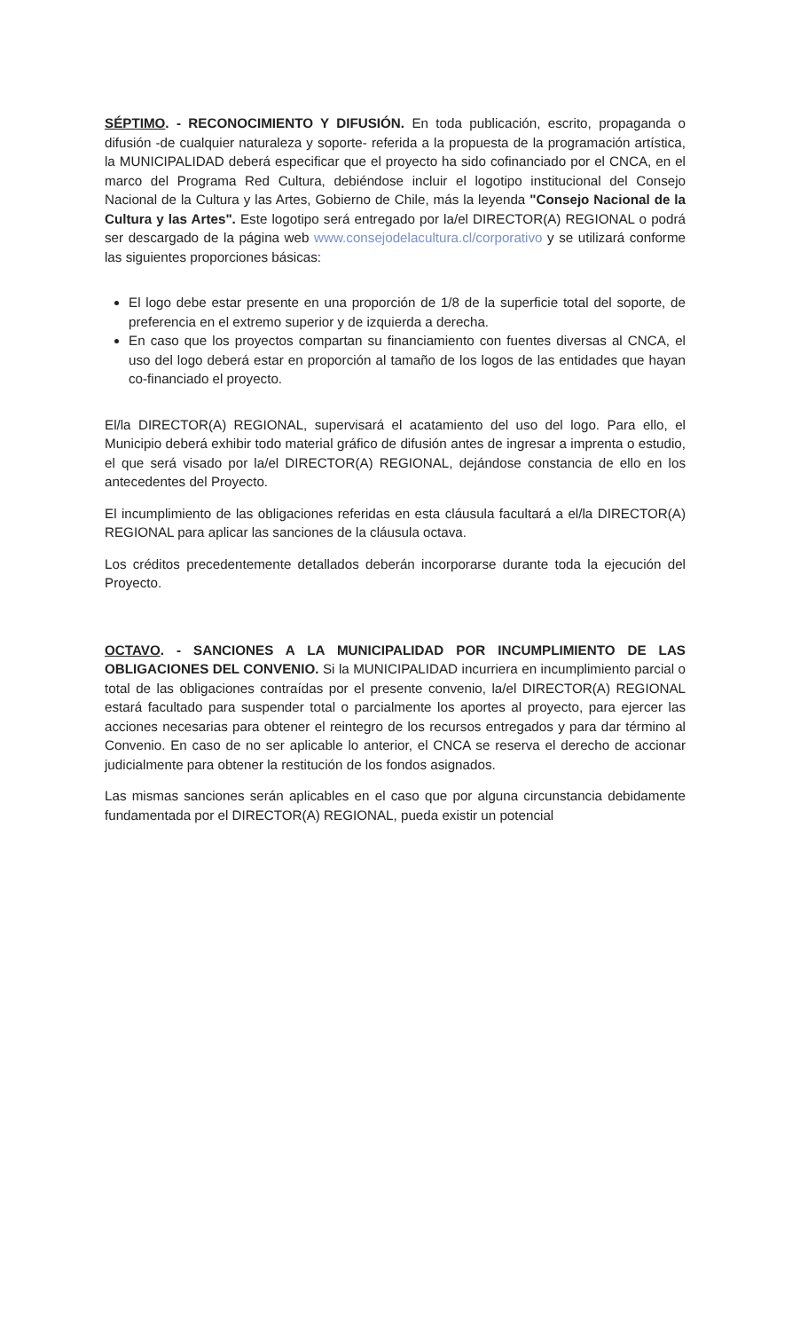SÉPTIMO. - RECONOCIMIENTO Y DIFUSIÓN. En toda publicación, escrito, propaganda o difusión -de cualquier naturaleza y soporte- referida a la propuesta de la programación artística, la MUNICIPALIDAD deberá especificar que el proyecto ha sido cofinanciado por el CNCA, en el marco del Programa Red Cultura, debiéndose incluir el logotipo institucional del Consejo Nacional de la Cultura y las Artes, Gobierno de Chile, más la leyenda "Consejo Nacional de la Cultura y las Artes". Este logotipo será entregado por la/el DIRECTOR(A) REGIONAL o podrá ser descargado de la página web www.consejodelacultura.cl/corporativo y se utilizará conforme las siguientes proporciones básicas:
El logo debe estar presente en una proporción de 1/8 de la superficie total del soporte, de preferencia en el extremo superior y de izquierda a derecha.
En caso que los proyectos compartan su financiamiento con fuentes diversas al CNCA, el uso del logo deberá estar en proporción al tamaño de los logos de las entidades que hayan co-financiado el proyecto.
El/la DIRECTOR(A) REGIONAL, supervisará el acatamiento del uso del logo. Para ello, el Municipio deberá exhibir todo material gráfico de difusión antes de ingresar a imprenta o estudio, el que será visado por la/el DIRECTOR(A) REGIONAL, dejándose constancia de ello en los antecedentes del Proyecto.
El incumplimiento de las obligaciones referidas en esta cláusula facultará a el/la DIRECTOR(A) REGIONAL para aplicar las sanciones de la cláusula octava.
Los créditos precedentemente detallados deberán incorporarse durante toda la ejecución del Proyecto.
OCTAVO. - SANCIONES A LA MUNICIPALIDAD POR INCUMPLIMIENTO DE LAS OBLIGACIONES DEL CONVENIO. Si la MUNICIPALIDAD incurriera en incumplimiento parcial o total de las obligaciones contraídas por el presente convenio, la/el DIRECTOR(A) REGIONAL estará facultado para suspender total o parcialmente los aportes al proyecto, para ejercer las acciones necesarias para obtener el reintegro de los recursos entregados y para dar término al Convenio. En caso de no ser aplicable lo anterior, el CNCA se reserva el derecho de accionar judicialmente para obtener la restitución de los fondos asignados.
Las mismas sanciones serán aplicables en el caso que por alguna circunstancia debidamente fundamentada por el DIRECTOR(A) REGIONAL, pueda existir un potencial